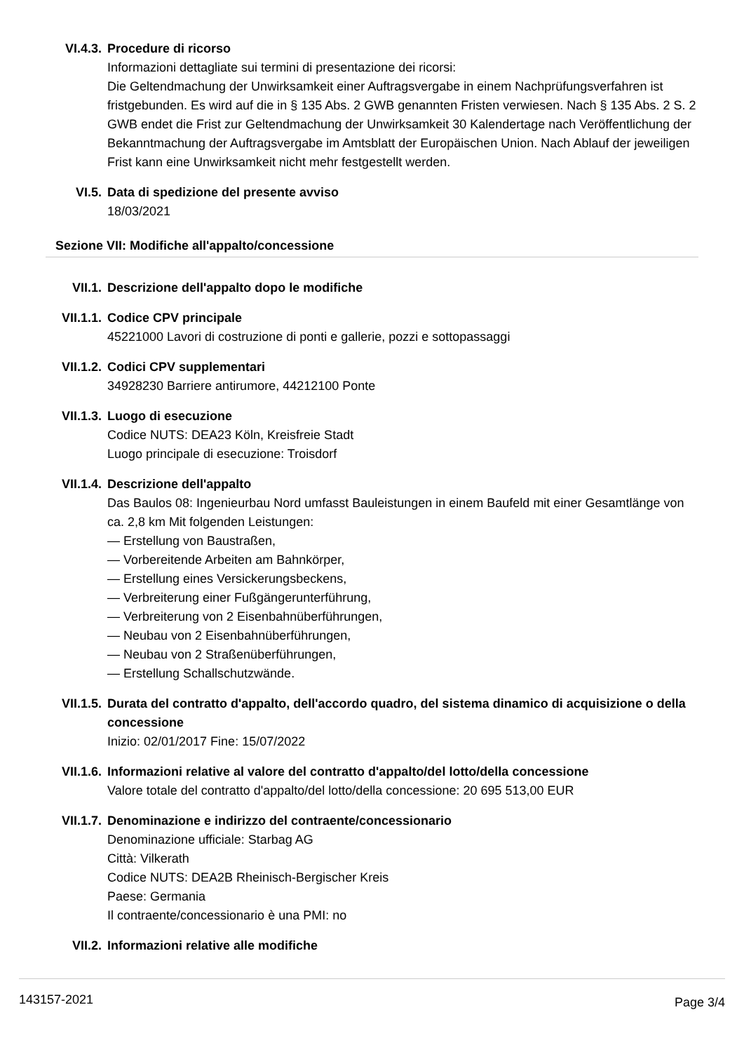VI.4.3. Procedure di ricorso
Informazioni dettagliate sui termini di presentazione dei ricorsi:
Die Geltendmachung der Unwirksamkeit einer Auftragsvergabe in einem Nachprüfungsverfahren ist fristgebunden. Es wird auf die in § 135 Abs. 2 GWB genannten Fristen verwiesen. Nach § 135 Abs. 2 S. 2 GWB endet die Frist zur Geltendmachung der Unwirksamkeit 30 Kalendertage nach Veröffentlichung der Bekanntmachung der Auftragsvergabe im Amtsblatt der Europäischen Union. Nach Ablauf der jeweiligen Frist kann eine Unwirksamkeit nicht mehr festgestellt werden.
VI.5. Data di spedizione del presente avviso
18/03/2021
Sezione VII: Modifiche all'appalto/concessione
VII.1. Descrizione dell'appalto dopo le modifiche
VII.1.1.
Codice CPV principale
45221000 Lavori di costruzione di ponti e gallerie, pozzi e sottopassaggi
VII.1.2.
Codici CPV supplementari
34928230 Barriere antirumore, 44212100 Ponte
VII.1.3.
Luogo di esecuzione
Codice NUTS: DEA23 Köln, Kreisfreie Stadt
Luogo principale di esecuzione: Troisdorf
VII.1.4.
Descrizione dell'appalto
Das Baulos 08: Ingenieurbau Nord umfasst Bauleistungen in einem Baufeld mit einer Gesamtlänge von ca. 2,8 km Mit folgenden Leistungen:
— Erstellung von Baustraßen,
— Vorbereitende Arbeiten am Bahnkörper,
— Erstellung eines Versickerungsbeckens,
— Verbreiterung einer Fußgängerunterführung,
— Verbreiterung von 2 Eisenbahnüberführungen,
— Neubau von 2 Eisenbahnüberführungen,
— Neubau von 2 Straßenüberführungen,
— Erstellung Schallschutzwände.
VII.1.5.
Durata del contratto d'appalto, dell'accordo quadro, del sistema dinamico di acquisizione o della concessione
Inizio: 02/01/2017 Fine: 15/07/2022
VII.1.6.
Informazioni relative al valore del contratto d'appalto/del lotto/della concessione
Valore totale del contratto d'appalto/del lotto/della concessione: 20 695 513,00 EUR
VII.1.7.
Denominazione e indirizzo del contraente/concessionario
Denominazione ufficiale: Starbag AG
Città: Vilkerath
Codice NUTS: DEA2B Rheinisch-Bergischer Kreis
Paese: Germania
Il contraente/concessionario è una PMI: no
VII.2. Informazioni relative alle modifiche
143157-2021 Page 3/4